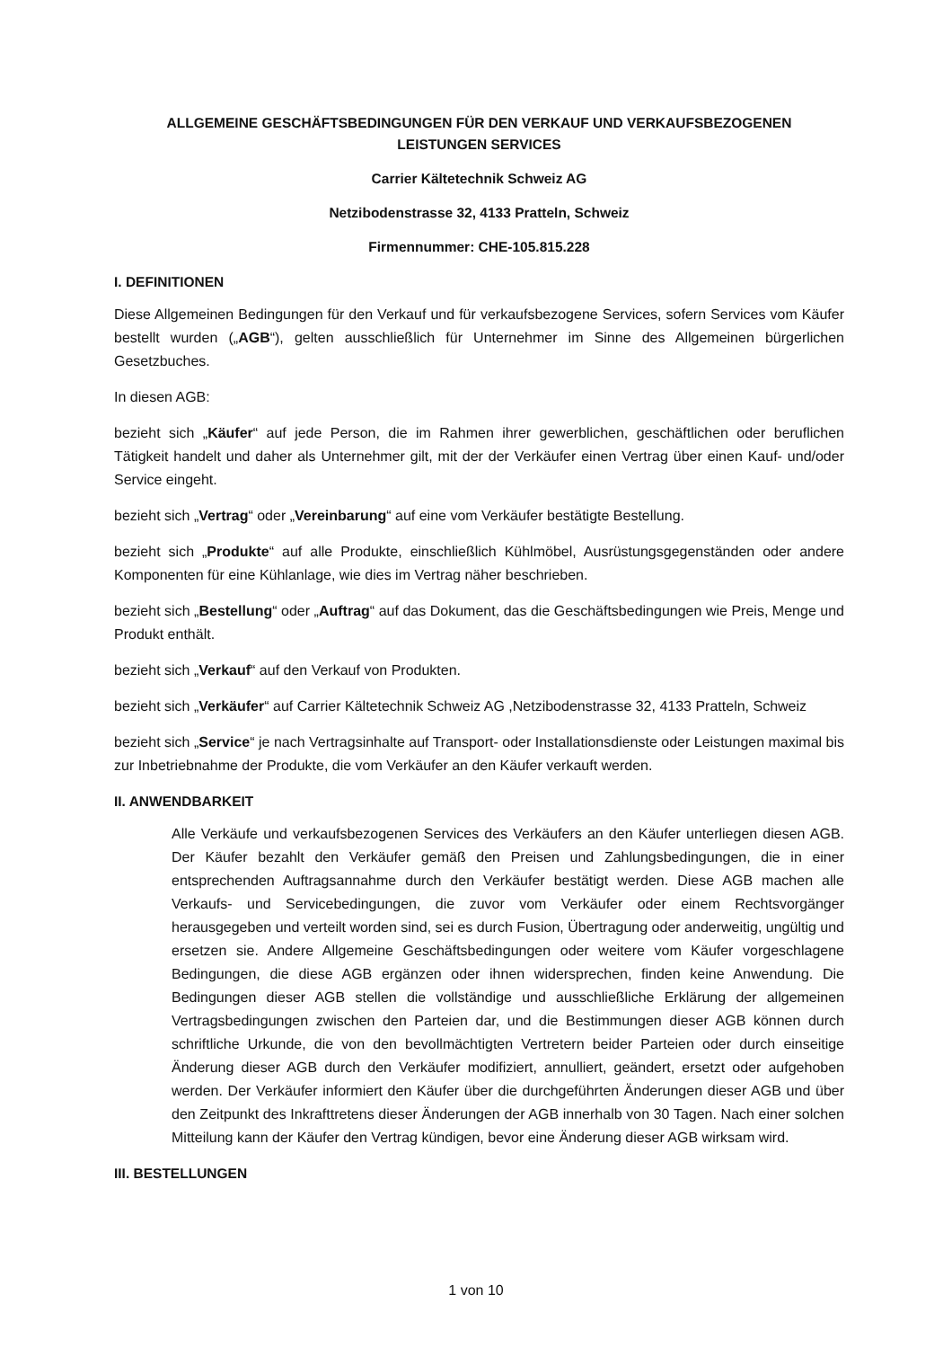ALLGEMEINE GESCHÄFTSBEDINGUNGEN FÜR DEN VERKAUF UND VERKAUFSBEZOGENEN
LEISTUNGEN SERVICES
Carrier Kältetechnik Schweiz AG
Netzibodenstrasse 32, 4133 Pratteln, Schweiz
Firmennummer: CHE-105.815.228
I. DEFINITIONEN
Diese Allgemeinen Bedingungen für den Verkauf und für verkaufsbezogene Services, sofern Services vom Käufer bestellt wurden („AGB“), gelten ausschließlich für Unternehmer im Sinne des Allgemeinen bürgerlichen Gesetzbuches.
In diesen AGB:
bezieht sich „Käufer“ auf jede Person, die im Rahmen ihrer gewerblichen, geschäftlichen oder beruflichen Tätigkeit handelt und daher als Unternehmer gilt, mit der der Verkäufer einen Vertrag über einen Kauf- und/oder Service eingeht.
bezieht sich „Vertrag“ oder „Vereinbarung“ auf eine vom Verkäufer bestätigte Bestellung.
bezieht sich „Produkte“ auf alle Produkte, einschließlich Kühlmöbel, Ausrüstungsgegenständen oder andere Komponenten für eine Kühlanlage, wie dies im Vertrag näher beschrieben.
bezieht sich „Bestellung“ oder „Auftrag“ auf das Dokument, das die Geschäftsbedingungen wie Preis, Menge und Produkt enthält.
bezieht sich „Verkauf“ auf den Verkauf von Produkten.
bezieht sich „Verkäufer“ auf Carrier Kältetechnik Schweiz AG ,Netzibodenstrasse 32, 4133 Pratteln, Schweiz
bezieht sich „Service“ je nach Vertragsinhalte auf Transport- oder Installationsdienste oder Leistungen maximal bis zur Inbetriebnahme der Produkte, die vom Verkäufer an den Käufer verkauft werden.
II. ANWENDBARKEIT
Alle Verkäufe und verkaufsbezogenen Services des Verkäufers an den Käufer unterliegen diesen AGB. Der Käufer bezahlt den Verkäufer gemäß den Preisen und Zahlungsbedingungen, die in einer entsprechenden Auftragsannahme durch den Verkäufer bestätigt werden. Diese AGB machen alle Verkaufs- und Servicebedingungen, die zuvor vom Verkäufer oder einem Rechtsvorgänger herausgegeben und verteilt worden sind, sei es durch Fusion, Übertragung oder anderweitig, ungültig und ersetzen sie. Andere Allgemeine Geschäftsbedingungen oder weitere vom Käufer vorgeschlagene Bedingungen, die diese AGB ergänzen oder ihnen widersprechen, finden keine Anwendung. Die Bedingungen dieser AGB stellen die vollständige und ausschließliche Erklärung der allgemeinen Vertragsbedingungen zwischen den Parteien dar, und die Bestimmungen dieser AGB können durch schriftliche Urkunde, die von den bevollmächtigten Vertretern beider Parteien oder durch einseitige Änderung dieser AGB durch den Verkäufer modifiziert, annulliert, geändert, ersetzt oder aufgehoben werden. Der Verkäufer informiert den Käufer über die durchgeführten Änderungen dieser AGB und über den Zeitpunkt des Inkrafttretens dieser Änderungen der AGB innerhalb von 30 Tagen. Nach einer solchen Mitteilung kann der Käufer den Vertrag kündigen, bevor eine Änderung dieser AGB wirksam wird.
III. BESTELLUNGEN
1 von 10